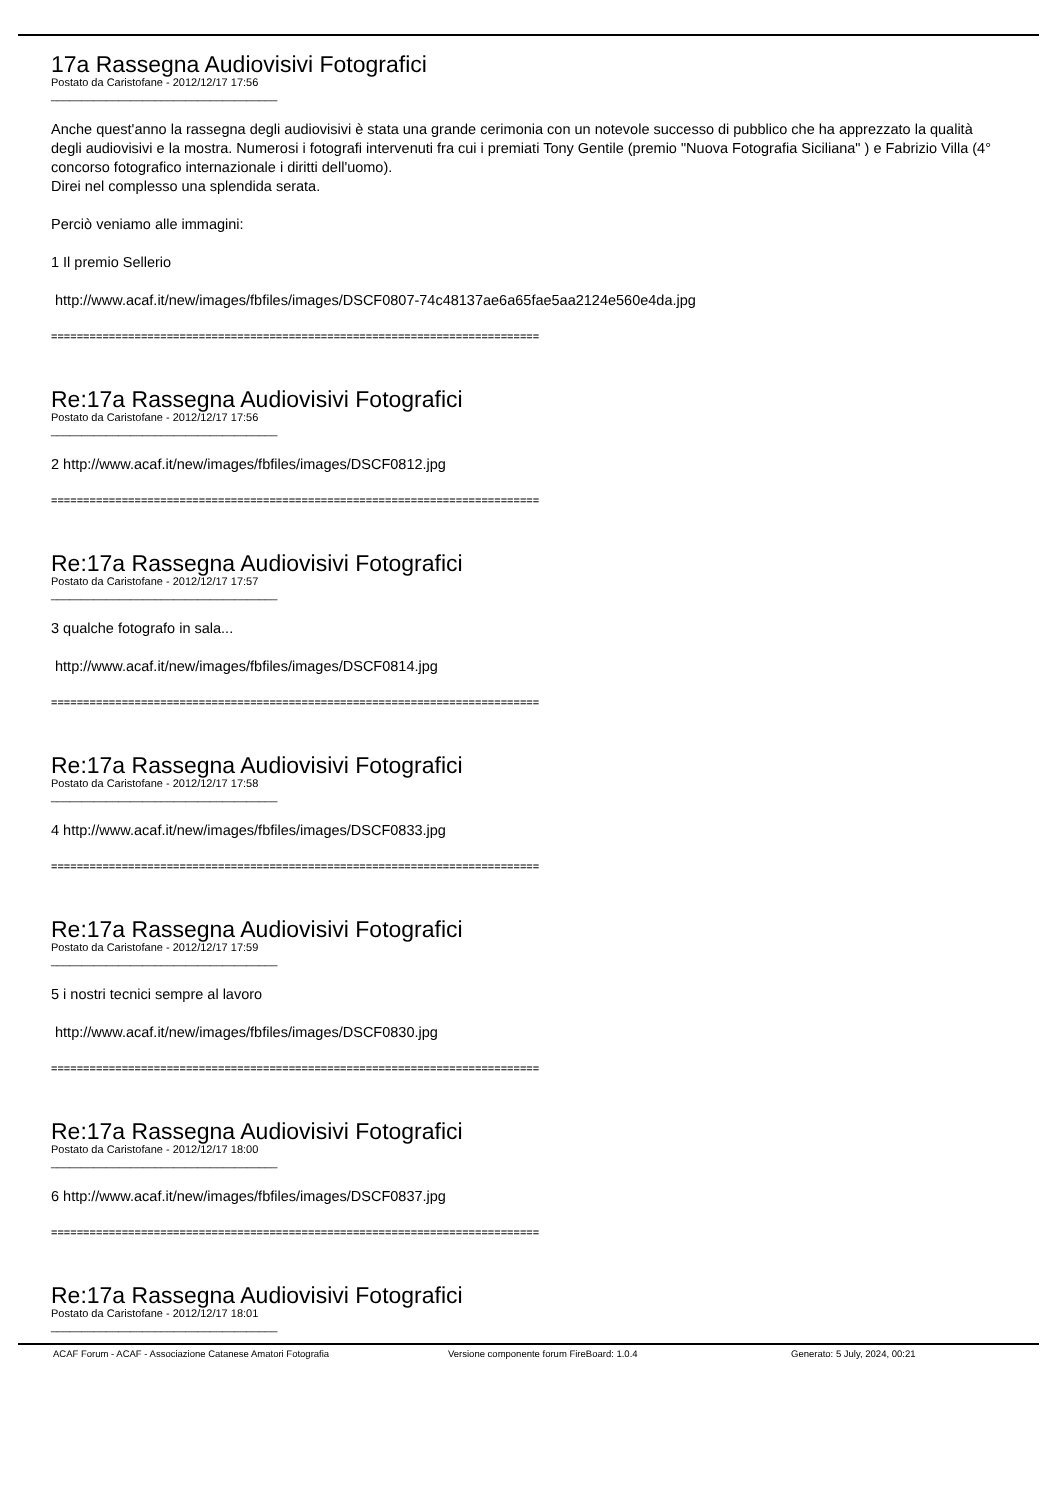17a Rassegna Audiovisivi Fotografici
Postato da Caristofane - 2012/12/17 17:56
_____________________________________
Anche quest'anno la rassegna degli audiovisivi è stata una grande cerimonia con un notevole successo di pubblico che ha apprezzato la qualità degli audiovisivi e la mostra. Numerosi i fotografi intervenuti fra cui i premiati Tony Gentile (premio "Nuova Fotografia Siciliana" ) e Fabrizio Villa (4° concorso fotografico internazionale i diritti dell'uomo).
Direi nel complesso una splendida serata.
Perciò veniamo alle immagini:
1 Il premio Sellerio
http://www.acaf.it/new/images/fbfiles/images/DSCF0807-74c48137ae6a65fae5aa2124e560e4da.jpg
============================================================================
Re:17a Rassegna Audiovisivi Fotografici
Postato da Caristofane - 2012/12/17 17:56
_____________________________________
2 http://www.acaf.it/new/images/fbfiles/images/DSCF0812.jpg
============================================================================
Re:17a Rassegna Audiovisivi Fotografici
Postato da Caristofane - 2012/12/17 17:57
_____________________________________
3 qualche fotografo in sala...
http://www.acaf.it/new/images/fbfiles/images/DSCF0814.jpg
============================================================================
Re:17a Rassegna Audiovisivi Fotografici
Postato da Caristofane - 2012/12/17 17:58
_____________________________________
4 http://www.acaf.it/new/images/fbfiles/images/DSCF0833.jpg
============================================================================
Re:17a Rassegna Audiovisivi Fotografici
Postato da Caristofane - 2012/12/17 17:59
_____________________________________
5 i nostri tecnici sempre al lavoro
http://www.acaf.it/new/images/fbfiles/images/DSCF0830.jpg
============================================================================
Re:17a Rassegna Audiovisivi Fotografici
Postato da Caristofane - 2012/12/17 18:00
_____________________________________
6 http://www.acaf.it/new/images/fbfiles/images/DSCF0837.jpg
============================================================================
Re:17a Rassegna Audiovisivi Fotografici
Postato da Caristofane - 2012/12/17 18:01
_____________________________________
ACAF Forum - ACAF - Associazione Catanese Amatori Fotografia Versione componente forum FireBoard: 1.0.4 Generato: 5 July, 2024, 00:21